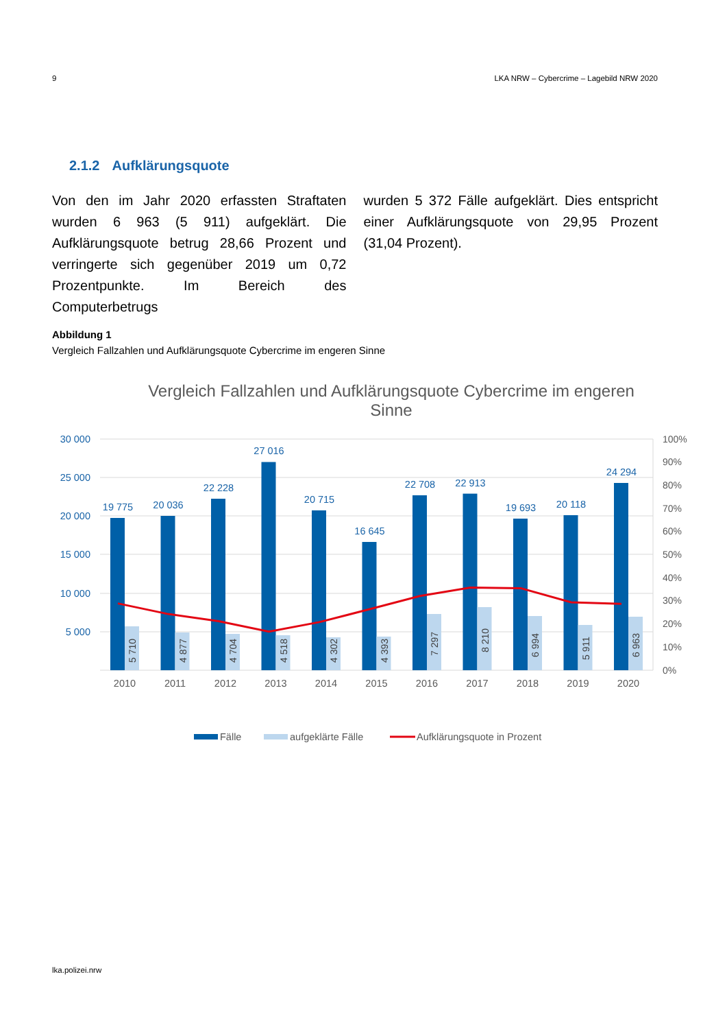9 LKA NRW – Cybercrime – Lagebild NRW 2020
2.1.2 Aufklärungsquote
Von den im Jahr 2020 erfassten Straftaten wurden 6 963 (5 911) aufgeklärt. Die Aufklärungsquote betrug 28,66 Prozent und verringerte sich gegenüber 2019 um 0,72 Prozentpunkte. Im Bereich des Computerbetrugs
wurden 5 372 Fälle aufgeklärt. Dies entspricht einer Aufklärungsquote von 29,95 Prozent (31,04 Prozent).
Abbildung 1
Vergleich Fallzahlen und Aufklärungsquote Cybercrime im engeren Sinne
Vergleich Fallzahlen und Aufklärungsquote Cybercrime im engeren
Sinne
30 000
25 000
20 000
15 000
10 000
5 000
100%
90%
80%
70%
60%
50%
40%
30%
20%
10%
0%
19 775
20 036
22 228
27 016
20 715
16 645
22 708
22 913
19 693
20 118
24 294
5 710
4 877
4 704
4 518
4 302
4 393
7 297
8 210
6 994
5 911
6 963
2010
2011
2012
2013
2014
2015
2016
2017
2018
2019
2020
Fälle
aufgeklärte Fälle
Aufklärungsquote in Prozent
lka.polizei.nrw